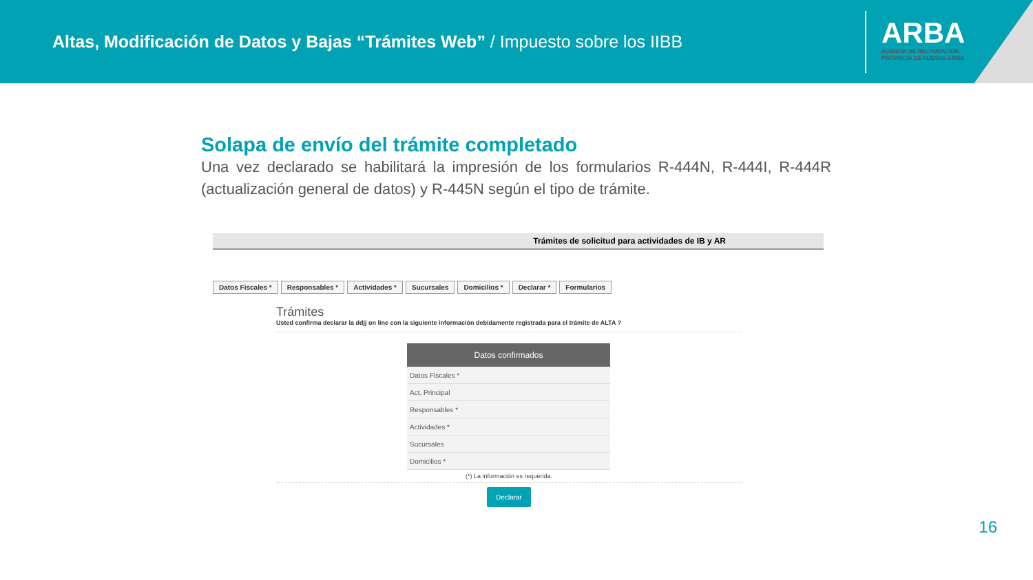Altas, Modificación de Datos y Bajas “Trámites Web” / Impuesto sobre los IIBB
ARBA
AGENCIA DE RECAUDACIÓN
PROVINCIA DE BUENOS AIRES
Solapa de envío del trámite completado
Una vez declarado se habilitará la impresión de los formularios R-444N, R-444I, R-444R (actualización general de datos) y R-445N según el tipo de trámite.
Trámites de solicitud para actividades de IB y AR
Datos Fiscales * Responsables * Actividades * Sucursales Domicilios * Declarar * Formularios
Trámites
Usted confirma declarar la ddjj on line con la siguiente información debidamente registrada para el trámite de ALTA ?
| Datos confirmados |
| --- |
| Datos Fiscales * |
| Act. Principal |
| Responsables * |
| Actividades * |
| Sucursales |
| Domicilios * |
(*) La información es requerida.
Declarar
16